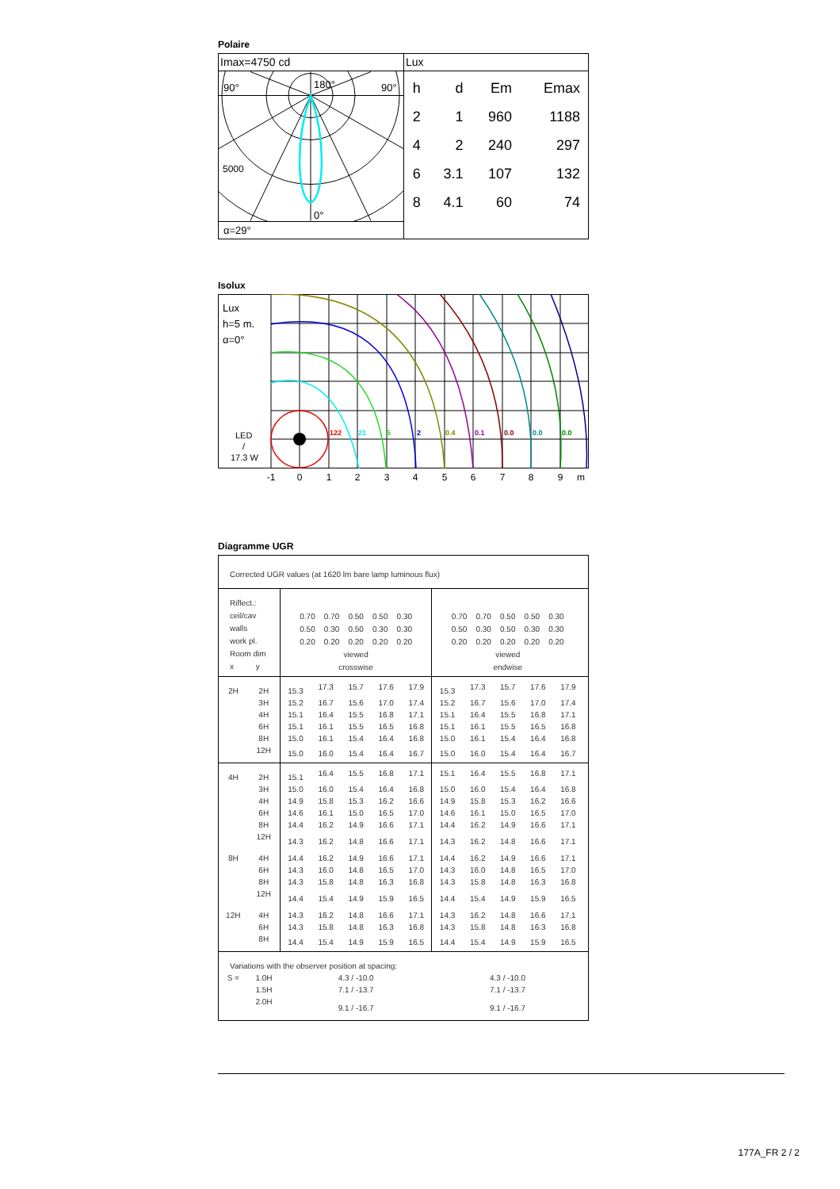Polaire
Imax=4750 cd
90°
180°
90°
5000
0°
α=29°
Lux
| h | d | Em | Emax |
| --- | --- | --- | --- |
| 2 | 1 | 960 | 1188 |
| 4 | 2 | 240 | 297 |
| 6 | 3.1 | 107 | 132 |
| 8 | 4.1 | 60 | 74 |
Isolux
122
21
5
2
0.4
0.1
0.0
0.0
0.0
Lux
h=5 m.
α=0°
LED
/
17.3 W
-1
0
1
2
3
4
5
6
7
8
9
m
Diagramme UGR
| Corrected UGR values (at 1620 lm bare lamp luminous flux) | | | | | | | | | | | | |
| Riflect.: ceil/cav walls work pl. Room dim x y | | 0.70 0.70 0.50 0.50 0.30 0.50 0.30 0.50 0.30 0.30 0.20 0.20 0.20 0.20 0.20 viewed crosswise | | | | | 0.70 0.70 0.50 0.50 0.30 0.50 0.30 0.50 0.30 0.30 0.20 0.20 0.20 0.20 0.20 viewed endwise | | | | | |
| 2H | 2H | 15.3 | 17.3 | 15.7 | 17.6 | 17.9 | 15.3 | 17.3 | 15.7 | 17.6 | 17.9 | |
| | 3H | 15.2 | 16.7 | 15.6 | 17.0 | 17.4 | 15.2 | 16.7 | 15.6 | 17.0 | 17.4 | |
| | 4H | 15.1 | 16.4 | 15.5 | 16.8 | 17.1 | 15.1 | 16.4 | 15.5 | 16.8 | 17.1 | |
| | 6H | 15.1 | 16.1 | 15.5 | 16.5 | 16.8 | 15.1 | 16.1 | 15.5 | 16.5 | 16.8 | |
| | 8H | 15.0 | 16.1 | 15.4 | 16.4 | 16.8 | 15.0 | 16.1 | 15.4 | 16.4 | 16.8 | |
| | 12H | 15.0 | 16.0 | 15.4 | 16.4 | 16.7 | 15.0 | 16.0 | 15.4 | 16.4 | 16.7 | |
| 4H | 2H | 15.1 | 16.4 | 15.5 | 16.8 | 17.1 | 15.1 | 16.4 | 15.5 | 16.8 | 17.1 | |
| | 3H | 15.0 | 16.0 | 15.4 | 16.4 | 16.8 | 15.0 | 16.0 | 15.4 | 16.4 | 16.8 | |
| | 4H | 14.9 | 15.8 | 15.3 | 16.2 | 16.6 | 14.9 | 15.8 | 15.3 | 16.2 | 16.6 | |
| | 6H | 14.6 | 16.1 | 15.0 | 16.5 | 17.0 | 14.6 | 16.1 | 15.0 | 16.5 | 17.0 | |
| | 8H | 14.4 | 16.2 | 14.9 | 16.6 | 17.1 | 14.4 | 16.2 | 14.9 | 16.6 | 17.1 | |
| | 12H | 14.3 | 16.2 | 14.8 | 16.6 | 17.1 | 14.3 | 16.2 | 14.8 | 16.6 | 17.1 | |
| 8H | 4H | 14.4 | 16.2 | 14.9 | 16.6 | 17.1 | 14.4 | 16.2 | 14.9 | 16.6 | 17.1 | |
| | 6H | 14.3 | 16.0 | 14.8 | 16.5 | 17.0 | 14.3 | 16.0 | 14.8 | 16.5 | 17.0 | |
| | 8H | 14.3 | 15.8 | 14.8 | 16.3 | 16.8 | 14.3 | 15.8 | 14.8 | 16.3 | 16.8 | |
| | 12H | 14.4 | 15.4 | 14.9 | 15.9 | 16.5 | 14.4 | 15.4 | 14.9 | 15.9 | 16.5 | |
| 12H | 4H | 14.3 | 16.2 | 14.8 | 16.6 | 17.1 | 14.3 | 16.2 | 14.8 | 16.6 | 17.1 | |
| | 6H | 14.3 | 15.8 | 14.8 | 16.3 | 16.8 | 14.3 | 15.8 | 14.8 | 16.3 | 16.8 | |
| | 8H | 14.4 | 15.4 | 14.9 | 15.9 | 16.5 | 14.4 | 15.4 | 14.9 | 15.9 | 16.5 | |
| Variations with the observer position at spacing: | | | | | | | | | | | | |
| S = | 1.0H | 4.3 / -10.0 | | | | | 4.3 / -10.0 | | | | | |
| | 1.5H | 7.1 / -13.7 | | | | | 7.1 / -13.7 | | | | | |
| | 2.0H | 9.1 / -16.7 | | | | | 9.1 / -16.7 | | | | | |
177A_FR 2 / 2